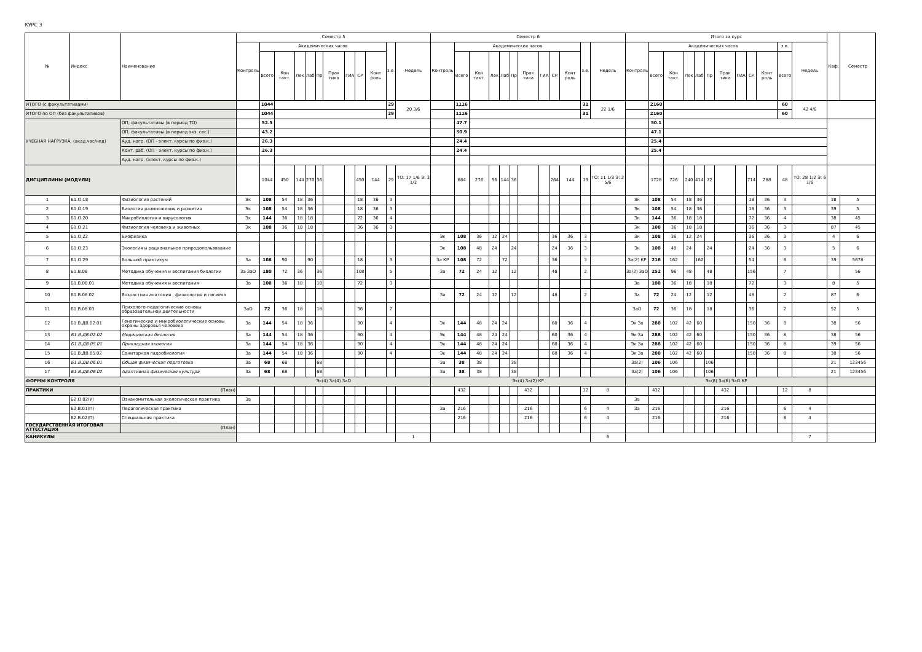КУРС 3
| № | Индекс | Наименование | Семестр 5 | | | | | | | | | | | | Семестр 6 | | | | | | | | | | | | Итого за курс | | | | | | | | | | | | Каф. | Семестр |
| --- | --- | --- | --- | --- | --- | --- | --- | --- | --- | --- | --- | --- | --- | --- | --- | --- | --- | --- | --- | --- | --- | --- | --- | --- | --- | --- | --- | --- | --- | --- | --- | --- | --- | --- | --- | --- | --- | --- | --- | --- |
| | | | Контроль | Академических часов | | | | | | | | | з.е. | Недель | Контроль | Академических часов | | | | | | | | | з.е. | Недель | Контроль | Академических часов | | | | | | | | | з.е. | Недель | | |
| | | | | Всего | Кон такт. | Лек | Лаб | Пр | Прак тика | ГИА | СР | Конт роль | | | | Всего | Кон такт. | Лек | Лаб | Пр | Прак тика | ГИА | СР | Конт роль | | | | Всего | Кон такт. | Лек | Лаб | Пр | Прак тика | ГИА | СР | Конт роль | Всего | | | |
| ИТОГО (с факультативами) | | | | 1044 | | | | | | | | | 29 | 20 3/6 | | 1116 | | | | | | | | | 31 | 22 1/6 | | 2160 | | | | | | | | | 60 | 42 4/6 | | |
| ИТОГО по ОП (без факультативов) | | | | 1044 | | | | | | | | | 29 | | | 1116 | | | | | | | | | 31 | | | 2160 | | | | | | | | | 60 | | | |
| УЧЕБНАЯ НАГРУЗКА, (акад.час/нед) | | ОП, факультативы (в период ТО) | | 52.5 | | | | | | | | | | | | 47.7 | | | | | | | | | | | | 50.1 | | | | | | | | | | | | |
| | | ОП, факультативы (в период экз. сес.) | | 43.2 | | | | | | | | | | | | 50.9 | | | | | | | | | | | | 47.1 | | | | | | | | | | | | |
| | | Ауд. нагр. (ОП - элект. курсы по физ.к.) | | 26.3 | | | | | | | | | | | | 24.4 | | | | | | | | | | | | 25.4 | | | | | | | | | | | | |
| | | Конт. раб. (ОП - элект. курсы по физ.к.) | | 26.3 | | | | | | | | | | | | 24.4 | | | | | | | | | | | | 25.4 | | | | | | | | | | | | |
| | | Ауд. нагр. (элект. курсы по физ.к.) | | | | | | | | | | | | | | | | | | | | | | | | | | | | | | | | | | | | | | |
| ДИСЦИПЛИНЫ (МОДУЛИ) | | | | 1044 | 450 | 144 | 270 | 36 | | | 450 | 144 | 29 | ТО: 17 1/6 Э: 3 1/3 | | 684 | 276 | 96 | 144 | 36 | | | 264 | 144 | 19 | ТО: 11 1/3 Э: 2 5/6 | | 1728 | 726 | 240 | 414 | 72 | | | 714 | 288 | 48 | ТО: 28 1/2 Э: 6 1/6 | | |
| 1 | Б1.О.18 | Физиология растений | Эк | 108 | 54 | 18 | 36 | | | | 18 | 36 | 3 | | | | | | | | | | | | | | Эк | 108 | 54 | 18 | 36 | | | | 18 | 36 | 3 | | 38 | 5 |
| 2 | Б1.О.19 | Биология размножения и развития | Эк | 108 | 54 | 18 | 36 | | | | 18 | 36 | 3 | | | | | | | | | | | | | | Эк | 108 | 54 | 18 | 36 | | | | 18 | 36 | 3 | | 39 | 5 |
| 3 | Б1.О.20 | Микробиология и вирусология | Эк | 144 | 36 | 18 | 18 | | | | 72 | 36 | 4 | | | | | | | | | | | | | | Эк | 144 | 36 | 18 | 18 | | | | 72 | 36 | 4 | | 38 | 45 |
| 4 | Б1.О.21 | Физиология человека и животных | Эк | 108 | 36 | 18 | 18 | | | | 36 | 36 | 3 | | | | | | | | | | | | | | Эк | 108 | 36 | 18 | 18 | | | | 36 | 36 | 3 | | 87 | 45 |
| 5 | Б1.О.22 | Биофизика | | | | | | | | | | | | | Эк | 108 | 36 | 12 | 24 | | | | 36 | 36 | 3 | | Эк | 108 | 36 | 12 | 24 | | | | 36 | 36 | 3 | | 4 | 6 |
| 6 | Б1.О.23 | Экология и рациональное природопользование | | | | | | | | | | | | | Эк | 108 | 48 | 24 | | 24 | | | 24 | 36 | 3 | | Эк | 108 | 48 | 24 | | 24 | | | 24 | 36 | 3 | | 5 | 6 |
| 7 | Б1.О.29 | Большой практикум | За | 108 | 90 | | 90 | | | | 18 | | 3 | | За КР | 108 | 72 | | 72 | | | | 36 | | 3 | | За(2) КР | 216 | 162 | | 162 | | | | 54 | | 6 | | 39 | 5678 |
| 8 | Б1.В.08 | Методика обучения и воспитания биологии | За ЗаО | 180 | 72 | 36 | | 36 | | | 108 | | 5 | | За | 72 | 24 | 12 | | 12 | | | 48 | | 2 | | За(2) ЗаО | 252 | 96 | 48 | | 48 | | | 156 | | 7 | | | 56 |
| 9 | Б1.В.08.01 | Методика обучения и воспитания | За | 108 | 36 | 18 | | 18 | | | 72 | | 3 | | | | | | | | | | | | | | За | 108 | 36 | 18 | | 18 | | | 72 | | 3 | | 8 | 5 |
| 10 | Б1.В.08.02 | Возрастная анатомия , физиология и гигиена | | | | | | | | | | | | | За | 72 | 24 | 12 | | 12 | | | 48 | | 2 | | За | 72 | 24 | 12 | | 12 | | | 48 | | 2 | | 87 | 6 |
| 11 | Б1.В.08.03 | Психолого-педагогические основы образовательной деятельности | ЗаО | 72 | 36 | 18 | | 18 | | | 36 | | 2 | | | | | | | | | | | | | | ЗаО | 72 | 36 | 18 | | 18 | | | 36 | | 2 | | 52 | 5 |
| 12 | Б1.В.ДВ.02.01 | Генетические и микробиологические основы охраны здоровья человека | За | 144 | 54 | 18 | 36 | | | | 90 | | 4 | | Эк | 144 | 48 | 24 | 24 | | | | 60 | 36 | 4 | | Эк За | 288 | 102 | 42 | 60 | | | | 150 | 36 | 8 | | 38 | 56 |
| 13 | Б1.В.ДВ.02.02 | Медицинская биология | За | 144 | 54 | 18 | 36 | | | | 90 | | 4 | | Эк | 144 | 48 | 24 | 24 | | | | 60 | 36 | 4 | | Эк За | 288 | 102 | 42 | 60 | | | | 150 | 36 | 8 | | 38 | 56 |
| 14 | Б1.В.ДВ.05.01 | Прикладная экология | За | 144 | 54 | 18 | 36 | | | | 90 | | 4 | | Эк | 144 | 48 | 24 | 24 | | | | 60 | 36 | 4 | | Эк За | 288 | 102 | 42 | 60 | | | | 150 | 36 | 8 | | 39 | 56 |
| 15 | Б1.В.ДВ.05.02 | Санитарная гидробиология | За | 144 | 54 | 18 | 36 | | | | 90 | | 4 | | Эк | 144 | 48 | 24 | 24 | | | | 60 | 36 | 4 | | Эк За | 288 | 102 | 42 | 60 | | | | 150 | 36 | 8 | | 38 | 56 |
| 16 | Б1.В.ДВ.06.01 | Общая физическая подготовка | За | 68 | 68 | | | 68 | | | | | | | За | 38 | 38 | | | 38 | | | | | | | За(2) | 106 | 106 | | | 106 | | | | | | | 21 | 123456 |
| 17 | Б1.В.ДВ.06.02 | Адаптивная физическая культура | За | 68 | 68 | | | 68 | | | | | | | За | 38 | 38 | | | 38 | | | | | | | За(2) | 106 | 106 | | | 106 | | | | | | | 21 | 123456 |
| ФОРМЫ КОНТРОЛЯ | | | Эк(4) За(4) ЗаО | | | | | | | | | | | | Эк(4) За(2) КР | | | | | | | | | | | | Эк(8) За(6) ЗаО КР | | | | | | | | | | | | | |
| ПРАКТИКИ | | (План) | | | | | | | | | | | | | | 432 | | | | | 432 | | | | 12 | 8 | | 432 | | | | | 432 | | | | 12 | 8 | | |
| | Б2.О.02(У) | Ознакомительная экологическая практика | За | | | | | | | | | | | | | | | | | | | | | | | | За | | | | | | | | | | | | | |
| | Б2.В.01(П) | Педагогическая практика | | | | | | | | | | | | | За | 216 | | | | | 216 | | | | 6 | 4 | За | 216 | | | | | 216 | | | | 6 | 4 | | |
| | Б2.В.02(П) | Специальная практика | | | | | | | | | | | | | | 216 | | | | | 216 | | | | 6 | 4 | | 216 | | | | | 216 | | | | 6 | 4 | | |
| ГОСУДАРСТВЕННАЯ ИТОГОВАЯ АТТЕСТАЦИЯ | | (План) | | | | | | | | | | | | | | | | | | | | | | | | | | | | | | | | | | | | | | |
| КАНИКУЛЫ | | | | | | | | | | | | | | 1 | | | | | | | | | | | | 6 | | | | | | | | | | | | 7 | | |